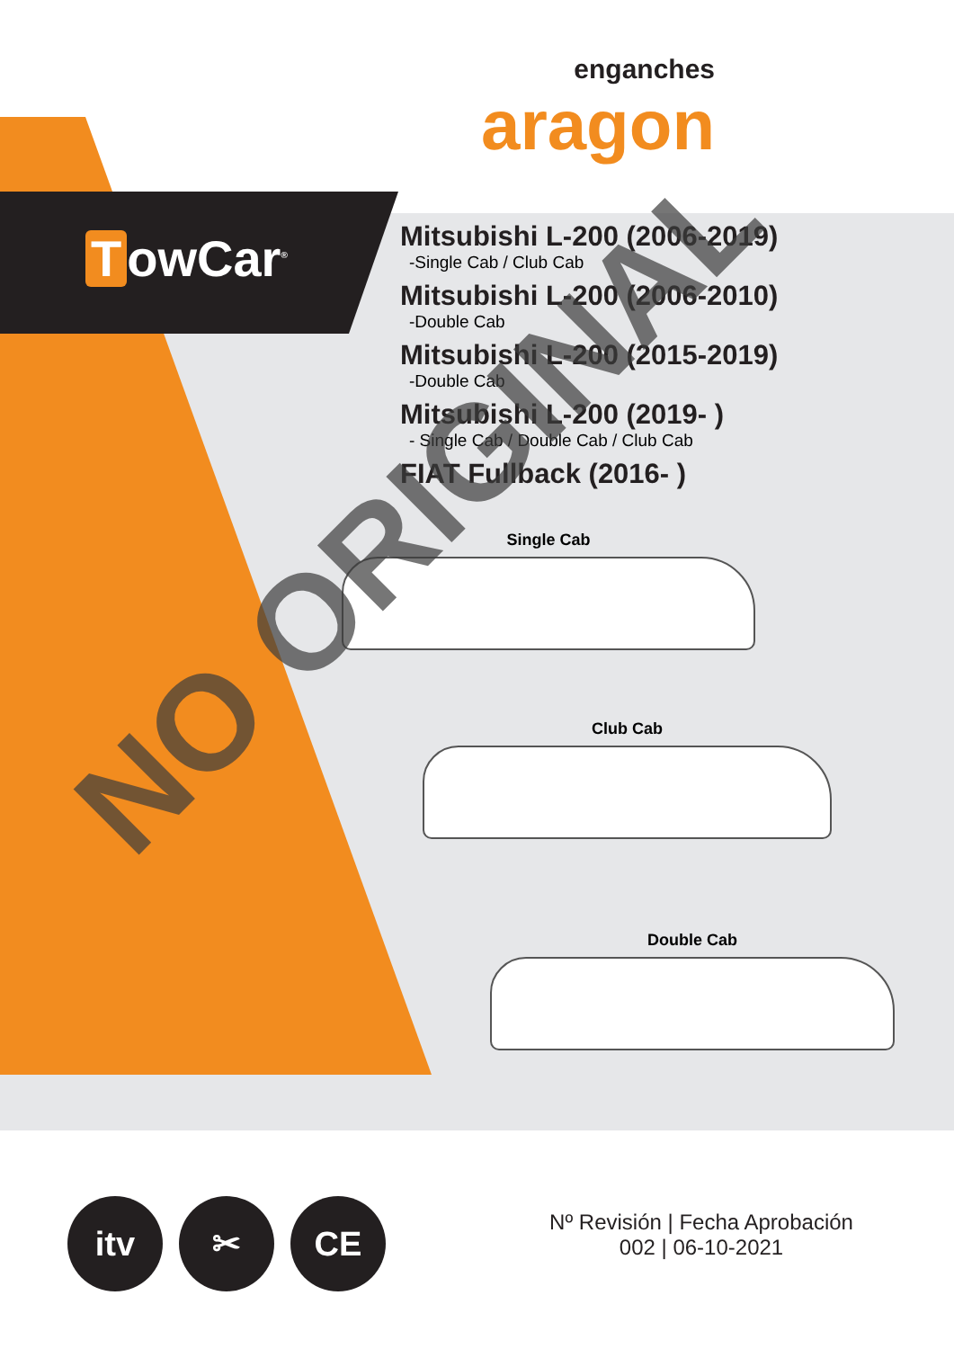enganches
aragon
TowCar<sup>®</sup>
Mitsubishi L-200 (2006-2019)
-Single Cab / Club Cab
Mitsubishi L-200 (2006-2010)
-Double Cab
Mitsubishi L-200 (2015-2019)
-Double Cab
Mitsubishi L-200 (2019- )
- Single Cab / Double Cab / Club Cab
FIAT Fullback (2016- )
Single Cab
Club Cab
Double Cab
NO ORIGINAL
itv ✂ CE
Nº Revisión | Fecha Aprobación
002 | 06-10-2021